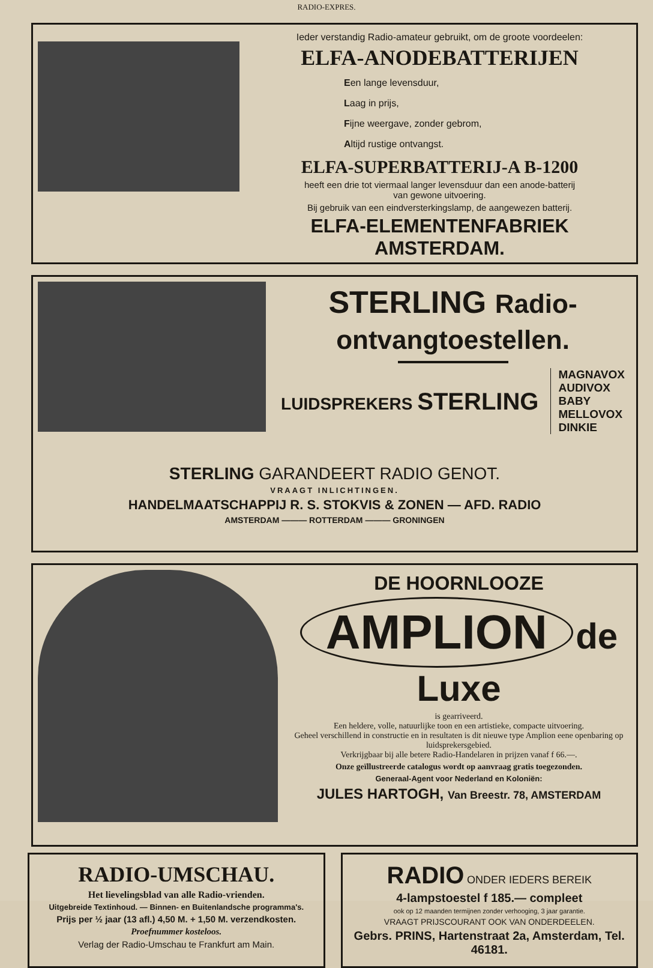RADIO-EXPRES.
Ieder verstandig Radio-amateur gebruikt, om de groote voordeelen:
ELFA-ANODEBATTERIJEN
Een lange levensduur,
Laag in prijs,
Fijne weergave, zonder gebrom,
Altijd rustige ontvangst.
ELFA-SUPERBATTERIJ-A B-1200
heeft een drie tot viermaal langer levensduur dan een anode-batterij
van gewone uitvoering.
Bij gebruik van een eindversterkingslamp, de aangewezen batterij.
ELFA-ELEMENTENFABRIEK AMSTERDAM.
STERLING Radio-ontvangtoestellen.
LUIDSPREKERS STERLING MAGNAVOX
AUDIVOX
BABY
MELLOVOX
DINKIE
STERLING GARANDEERT RADIO GENOT.
VRAAGT INLICHTINGEN.
HANDELMAATSCHAPPIJ R. S. STOKVIS & ZONEN — AFD. RADIO
AMSTERDAM ——— ROTTERDAM ——— GRONINGEN
DE HOORNLOOZE
AMPLION de Luxe
is gearriveerd.
Een heldere, volle, natuurlijke toon en een artistieke, compacte uitvoering.
Geheel verschillend in constructie en in resultaten is dit nieuwe type Amplion eene openbaring op luidsprekersgebied.
Verkrijgbaar bij alle betere Radio-Handelaren in prijzen vanaf f 66.—.
Onze geïllustreerde catalogus wordt op aanvraag gratis toegezonden.
Generaal-Agent voor Nederland en Koloniën:
JULES HARTOGH, Van Breestr. 78, AMSTERDAM
RADIO-UMSCHAU.
Het lievelingsblad van alle Radio-vrienden.
Uitgebreide Textinhoud. — Binnen- en Buitenlandsche programma's.
Prijs per ½ jaar (13 afl.) 4,50 M. + 1,50 M. verzendkosten.
Proefnummer kosteloos.
Verlag der Radio-Umschau te Frankfurt am Main.
RADIO ONDER IEDERS BEREIK
4-lampstoestel f 185.— compleet
ook op 12 maanden termijnen zonder verhooging, 3 jaar garantie.
VRAAGT PRIJSCOURANT OOK VAN ONDERDEELEN.
Gebrs. PRINS, Hartenstraat 2a, Amsterdam, Tel. 46181.